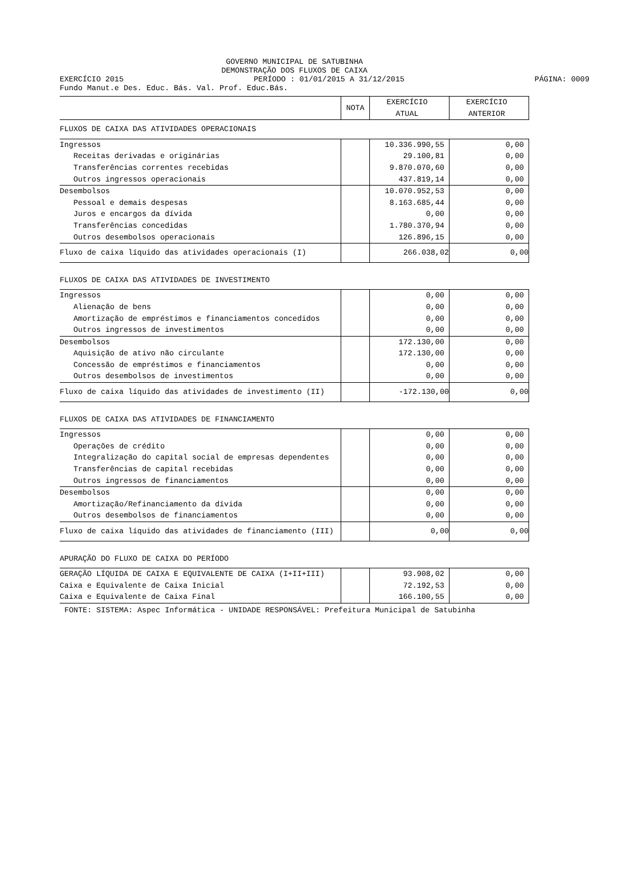GOVERNO MUNICIPAL DE SATUBINHA
DEMONSTRAÇÃO DOS FLUXOS DE CAIXA
EXERCÍCIO 2015 PERÍODO : 01/01/2015 A 31/12/2015 PÁGINA: 0009
Fundo Manut.e Des. Educ. Bás. Val. Prof. Educ.Bás.
| | NOTA | EXERCÍCIO ATUAL | EXERCÍCIO ANTERIOR |
| FLUXOS DE CAIXA DAS ATIVIDADES OPERACIONAIS | | | |
| Ingressos | | 10.336.990,55 | 0,00 |
| Receitas derivadas e originárias | | 29.100,81 | 0,00 |
| Transferências correntes recebidas | | 9.870.070,60 | 0,00 |
| Outros ingressos operacionais | | 437.819,14 | 0,00 |
| Desembolsos | | 10.070.952,53 | 0,00 |
| Pessoal e demais despesas | | 8.163.685,44 | 0,00 |
| Juros e encargos da dívida | | 0,00 | 0,00 |
| Transferências concedidas | | 1.780.370,94 | 0,00 |
| Outros desembolsos operacionais | | 126.896,15 | 0,00 |
| Fluxo de caixa líquido das atividades operacionais (I) | | 266.038,02 | 0,00 |
| FLUXOS DE CAIXA DAS ATIVIDADES DE INVESTIMENTO | | | |
| Ingressos | | 0,00 | 0,00 |
| Alienação de bens | | 0,00 | 0,00 |
| Amortização de empréstimos e financiamentos concedidos | | 0,00 | 0,00 |
| Outros ingressos de investimentos | | 0,00 | 0,00 |
| Desembolsos | | 172.130,00 | 0,00 |
| Aquisição de ativo não circulante | | 172.130,00 | 0,00 |
| Concessão de empréstimos e financiamentos | | 0,00 | 0,00 |
| Outros desembolsos de investimentos | | 0,00 | 0,00 |
| Fluxo de caixa líquido das atividades de investimento (II) | | -172.130,00 | 0,00 |
| FLUXOS DE CAIXA DAS ATIVIDADES DE FINANCIAMENTO | | | |
| Ingressos | | 0,00 | 0,00 |
| Operações de crédito | | 0,00 | 0,00 |
| Integralização do capital social de empresas dependentes | | 0,00 | 0,00 |
| Transferências de capital recebidas | | 0,00 | 0,00 |
| Outros ingressos de financiamentos | | 0,00 | 0,00 |
| Desembolsos | | 0,00 | 0,00 |
| Amortização/Refinanciamento da dívida | | 0,00 | 0,00 |
| Outros desembolsos de financiamentos | | 0,00 | 0,00 |
| Fluxo de caixa líquido das atividades de financiamento (III) | | 0,00 | 0,00 |
| APURAÇÃO DO FLUXO DE CAIXA DO PERÍODO | | | |
| GERAÇÃO LÍQUIDA DE CAIXA E EQUIVALENTE DE CAIXA (I+II+III) | | 93.908,02 | 0,00 |
| Caixa e Equivalente de Caixa Inicial | | 72.192,53 | 0,00 |
| Caixa e Equivalente de Caixa Final | | 166.100,55 | 0,00 |
FONTE: SISTEMA: Aspec Informática - UNIDADE RESPONSÁVEL: Prefeitura Municipal de Satubinha